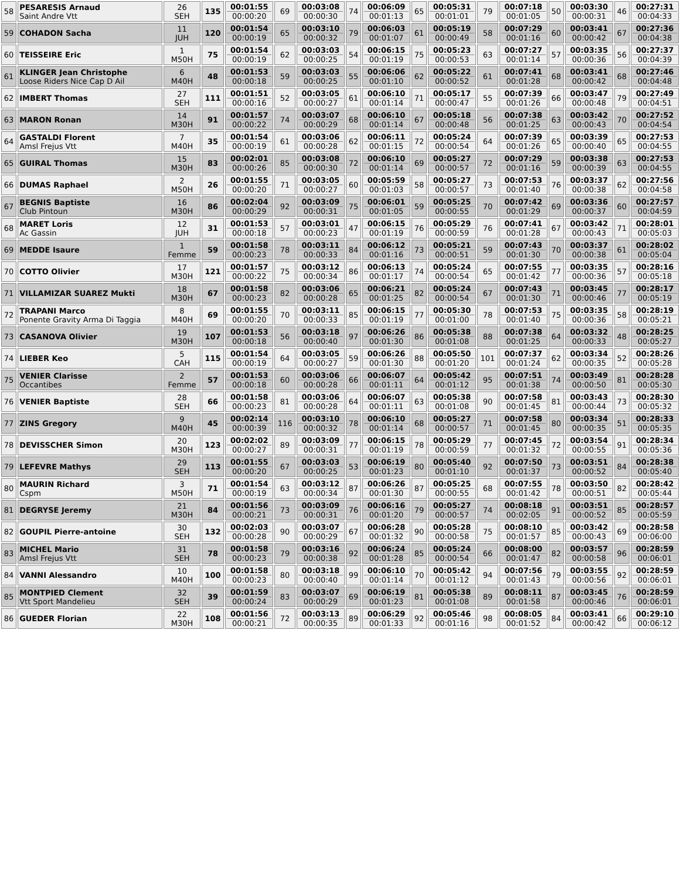| 58 | PESARESIS Arnaud Saint Andre Vtt | 26 SEH | 135 | 00:01:55 00:00:20 | 69 | 00:03:08 00:00:30 | 74 | 00:06:09 00:01:13 | 65 | 00:05:31 00:01:01 | 79 | 00:07:18 00:01:05 | 50 | 00:03:30 00:00:31 | 46 | 00:27:31 00:04:33 |
| 59 | COHADON Sacha | 11 JUH | 120 | 00:01:54 00:00:19 | 65 | 00:03:10 00:00:32 | 79 | 00:06:03 00:01:07 | 61 | 00:05:19 00:00:49 | 58 | 00:07:29 00:01:16 | 60 | 00:03:41 00:00:42 | 67 | 00:27:36 00:04:38 |
| 60 | TEISSEIRE Eric | 1 M50H | 75 | 00:01:54 00:00:19 | 62 | 00:03:03 00:00:25 | 54 | 00:06:15 00:01:19 | 75 | 00:05:23 00:00:53 | 63 | 00:07:27 00:01:14 | 57 | 00:03:35 00:00:36 | 56 | 00:27:37 00:04:39 |
| 61 | KLINGER Jean Christophe Loose Riders Nice Cap D Ail | 6 M40H | 48 | 00:01:53 00:00:18 | 59 | 00:03:03 00:00:25 | 55 | 00:06:06 00:01:10 | 62 | 00:05:22 00:00:52 | 61 | 00:07:41 00:01:28 | 68 | 00:03:41 00:00:42 | 68 | 00:27:46 00:04:48 |
| 62 | IMBERT Thomas | 27 SEH | 111 | 00:01:51 00:00:16 | 52 | 00:03:05 00:00:27 | 61 | 00:06:10 00:01:14 | 71 | 00:05:17 00:00:47 | 55 | 00:07:39 00:01:26 | 66 | 00:03:47 00:00:48 | 79 | 00:27:49 00:04:51 |
| 63 | MARON Ronan | 14 M30H | 91 | 00:01:57 00:00:22 | 74 | 00:03:07 00:00:29 | 68 | 00:06:10 00:01:14 | 67 | 00:05:18 00:00:48 | 56 | 00:07:38 00:01:25 | 63 | 00:03:42 00:00:43 | 70 | 00:27:52 00:04:54 |
| 64 | GASTALDI Florent Amsl Frejus Vtt | 7 M40H | 35 | 00:01:54 00:00:19 | 61 | 00:03:06 00:00:28 | 62 | 00:06:11 00:01:15 | 72 | 00:05:24 00:00:54 | 64 | 00:07:39 00:01:26 | 65 | 00:03:39 00:00:40 | 65 | 00:27:53 00:04:55 |
| 65 | GUIRAL Thomas | 15 M30H | 83 | 00:02:01 00:00:26 | 85 | 00:03:08 00:00:30 | 72 | 00:06:10 00:01:14 | 69 | 00:05:27 00:00:57 | 72 | 00:07:29 00:01:16 | 59 | 00:03:38 00:00:39 | 63 | 00:27:53 00:04:55 |
| 66 | DUMAS Raphael | 2 M50H | 26 | 00:01:55 00:00:20 | 71 | 00:03:05 00:00:27 | 60 | 00:05:59 00:01:03 | 58 | 00:05:27 00:00:57 | 73 | 00:07:53 00:01:40 | 76 | 00:03:37 00:00:38 | 62 | 00:27:56 00:04:58 |
| 67 | BEGNIS Baptiste Club Pintoun | 16 M30H | 86 | 00:02:04 00:00:29 | 92 | 00:03:09 00:00:31 | 75 | 00:06:01 00:01:05 | 59 | 00:05:25 00:00:55 | 70 | 00:07:42 00:01:29 | 69 | 00:03:36 00:00:37 | 60 | 00:27:57 00:04:59 |
| 68 | MARET Loris Ac Gassin | 12 JUH | 31 | 00:01:53 00:00:18 | 57 | 00:03:01 00:00:23 | 47 | 00:06:15 00:01:19 | 76 | 00:05:29 00:00:59 | 76 | 00:07:41 00:01:28 | 67 | 00:03:42 00:00:43 | 71 | 00:28:01 00:05:03 |
| 69 | MEDDE Isaure | 1 Femme | 59 | 00:01:58 00:00:23 | 78 | 00:03:11 00:00:33 | 84 | 00:06:12 00:01:16 | 73 | 00:05:21 00:00:51 | 59 | 00:07:43 00:01:30 | 70 | 00:03:37 00:00:38 | 61 | 00:28:02 00:05:04 |
| 70 | COTTO Olivier | 17 M30H | 121 | 00:01:57 00:00:22 | 75 | 00:03:12 00:00:34 | 86 | 00:06:13 00:01:17 | 74 | 00:05:24 00:00:54 | 65 | 00:07:55 00:01:42 | 77 | 00:03:35 00:00:36 | 57 | 00:28:16 00:05:18 |
| 71 | VILLAMIZAR SUAREZ Mukti | 18 M30H | 67 | 00:01:58 00:00:23 | 82 | 00:03:06 00:00:28 | 65 | 00:06:21 00:01:25 | 82 | 00:05:24 00:00:54 | 67 | 00:07:43 00:01:30 | 71 | 00:03:45 00:00:46 | 77 | 00:28:17 00:05:19 |
| 72 | TRAPANI Marco Ponente Gravity Arma Di Taggia | 8 M40H | 69 | 00:01:55 00:00:20 | 70 | 00:03:11 00:00:33 | 85 | 00:06:15 00:01:19 | 77 | 00:05:30 00:01:00 | 78 | 00:07:53 00:01:40 | 75 | 00:03:35 00:00:36 | 58 | 00:28:19 00:05:21 |
| 73 | CASANOVA Olivier | 19 M30H | 107 | 00:01:53 00:00:18 | 56 | 00:03:18 00:00:40 | 97 | 00:06:26 00:01:30 | 86 | 00:05:38 00:01:08 | 88 | 00:07:38 00:01:25 | 64 | 00:03:32 00:00:33 | 48 | 00:28:25 00:05:27 |
| 74 | LIEBER Keo | 5 CAH | 115 | 00:01:54 00:00:19 | 64 | 00:03:05 00:00:27 | 59 | 00:06:26 00:01:30 | 88 | 00:05:50 00:01:20 | 101 | 00:07:37 00:01:24 | 62 | 00:03:34 00:00:35 | 52 | 00:28:26 00:05:28 |
| 75 | VENIER Clarisse Occantibes | 2 Femme | 57 | 00:01:53 00:00:18 | 60 | 00:03:06 00:00:28 | 66 | 00:06:07 00:01:11 | 64 | 00:05:42 00:01:12 | 95 | 00:07:51 00:01:38 | 74 | 00:03:49 00:00:50 | 81 | 00:28:28 00:05:30 |
| 76 | VENIER Baptiste | 28 SEH | 66 | 00:01:58 00:00:23 | 81 | 00:03:06 00:00:28 | 64 | 00:06:07 00:01:11 | 63 | 00:05:38 00:01:08 | 90 | 00:07:58 00:01:45 | 81 | 00:03:43 00:00:44 | 73 | 00:28:30 00:05:32 |
| 77 | ZINS Gregory | 9 M40H | 45 | 00:02:14 00:00:39 | 116 | 00:03:10 00:00:32 | 78 | 00:06:10 00:01:14 | 68 | 00:05:27 00:00:57 | 71 | 00:07:58 00:01:45 | 80 | 00:03:34 00:00:35 | 51 | 00:28:33 00:05:35 |
| 78 | DEVISSCHER Simon | 20 M30H | 123 | 00:02:02 00:00:27 | 89 | 00:03:09 00:00:31 | 77 | 00:06:15 00:01:19 | 78 | 00:05:29 00:00:59 | 77 | 00:07:45 00:01:32 | 72 | 00:03:54 00:00:55 | 91 | 00:28:34 00:05:36 |
| 79 | LEFEVRE Mathys | 29 SEH | 113 | 00:01:55 00:00:20 | 67 | 00:03:03 00:00:25 | 53 | 00:06:19 00:01:23 | 80 | 00:05:40 00:01:10 | 92 | 00:07:50 00:01:37 | 73 | 00:03:51 00:00:52 | 84 | 00:28:38 00:05:40 |
| 80 | MAURIN Richard Cspm | 3 M50H | 71 | 00:01:54 00:00:19 | 63 | 00:03:12 00:00:34 | 87 | 00:06:26 00:01:30 | 87 | 00:05:25 00:00:55 | 68 | 00:07:55 00:01:42 | 78 | 00:03:50 00:00:51 | 82 | 00:28:42 00:05:44 |
| 81 | DEGRYSE Jeremy | 21 M30H | 84 | 00:01:56 00:00:21 | 73 | 00:03:09 00:00:31 | 76 | 00:06:16 00:01:20 | 79 | 00:05:27 00:00:57 | 74 | 00:08:18 00:02:05 | 91 | 00:03:51 00:00:52 | 85 | 00:28:57 00:05:59 |
| 82 | GOUPIL Pierre-antoine | 30 SEH | 132 | 00:02:03 00:00:28 | 90 | 00:03:07 00:00:29 | 67 | 00:06:28 00:01:32 | 90 | 00:05:28 00:00:58 | 75 | 00:08:10 00:01:57 | 85 | 00:03:42 00:00:43 | 69 | 00:28:58 00:06:00 |
| 83 | MICHEL Mario Amsl Frejus Vtt | 31 SEH | 78 | 00:01:58 00:00:23 | 79 | 00:03:16 00:00:38 | 92 | 00:06:24 00:01:28 | 85 | 00:05:24 00:00:54 | 66 | 00:08:00 00:01:47 | 82 | 00:03:57 00:00:58 | 96 | 00:28:59 00:06:01 |
| 84 | VANNI Alessandro | 10 M40H | 100 | 00:01:58 00:00:23 | 80 | 00:03:18 00:00:40 | 99 | 00:06:10 00:01:14 | 70 | 00:05:42 00:01:12 | 94 | 00:07:56 00:01:43 | 79 | 00:03:55 00:00:56 | 92 | 00:28:59 00:06:01 |
| 85 | MONTPIED Clement Vtt Sport Mandelieu | 32 SEH | 39 | 00:01:59 00:00:24 | 83 | 00:03:07 00:00:29 | 69 | 00:06:19 00:01:23 | 81 | 00:05:38 00:01:08 | 89 | 00:08:11 00:01:58 | 87 | 00:03:45 00:00:46 | 76 | 00:28:59 00:06:01 |
| 86 | GUEDER Florian | 22 M30H | 108 | 00:01:56 00:00:21 | 72 | 00:03:13 00:00:35 | 89 | 00:06:29 00:01:33 | 92 | 00:05:46 00:01:16 | 98 | 00:08:05 00:01:52 | 84 | 00:03:41 00:00:42 | 66 | 00:29:10 00:06:12 |